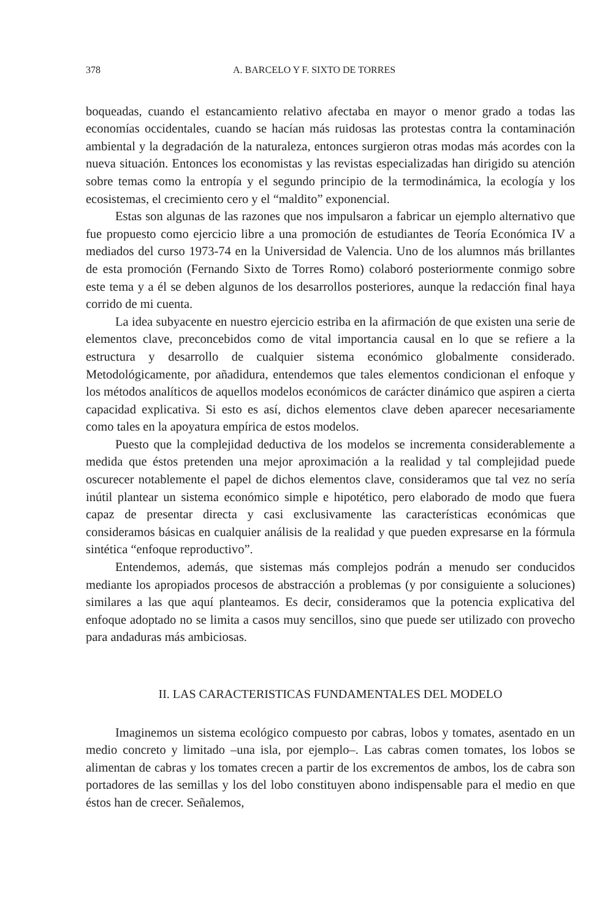378 A. BARCELO Y F. SIXTO DE TORRES
boqueadas, cuando el estancamiento relativo afectaba en mayor o menor grado a todas las economías occidentales, cuando se hacían más ruidosas las protestas contra la contaminación ambiental y la degradación de la naturaleza, entonces surgieron otras modas más acordes con la nueva situación. Entonces los economistas y las revistas especializadas han dirigido su atención sobre temas como la entropía y el segundo principio de la termodinámica, la ecología y los ecosistemas, el crecimiento cero y el “maldito” exponencial.
Estas son algunas de las razones que nos impulsaron a fabricar un ejemplo alternativo que fue propuesto como ejercicio libre a una promoción de estudiantes de Teoría Económica IV a mediados del curso 1973-74 en la Universidad de Valencia. Uno de los alumnos más brillantes de esta promoción (Fernando Sixto de Torres Romo) colaboró posteriormente conmigo sobre este tema y a él se deben algunos de los desarrollos posteriores, aunque la redacción final haya corrido de mi cuenta.
La idea subyacente en nuestro ejercicio estriba en la afirmación de que existen una serie de elementos clave, preconcebidos como de vital importancia causal en lo que se refiere a la estructura y desarrollo de cualquier sistema económico globalmente considerado. Metodológicamente, por añadidura, entendemos que tales elementos condicionan el enfoque y los métodos analíticos de aquellos modelos económicos de carácter dinámico que aspiren a cierta capacidad explicativa. Si esto es así, dichos elementos clave deben aparecer necesariamente como tales en la apoyatura empírica de estos modelos.
Puesto que la complejidad deductiva de los modelos se incrementa considerablemente a medida que éstos pretenden una mejor aproximación a la realidad y tal complejidad puede oscurecer notablemente el papel de dichos elementos clave, consideramos que tal vez no sería inútil plantear un sistema económico simple e hipotético, pero elaborado de modo que fuera capaz de presentar directa y casi exclusivamente las características económicas que consideramos básicas en cualquier análisis de la realidad y que pueden expresarse en la fórmula sintética “enfoque reproductivo”.
Entendemos, además, que sistemas más complejos podrán a menudo ser conducidos mediante los apropiados procesos de abstracción a problemas (y por consiguiente a soluciones) similares a las que aquí planteamos. Es decir, consideramos que la potencia explicativa del enfoque adoptado no se limita a casos muy sencillos, sino que puede ser utilizado con provecho para andaduras más ambiciosas.
II. LAS CARACTERISTICAS FUNDAMENTALES DEL MODELO
Imaginemos un sistema ecológico compuesto por cabras, lobos y tomates, asentado en un medio concreto y limitado –una isla, por ejemplo–. Las cabras comen tomates, los lobos se alimentan de cabras y los tomates crecen a partir de los excrementos de ambos, los de cabra son portadores de las semillas y los del lobo constituyen abono indispensable para el medio en que éstos han de crecer. Señalemos,